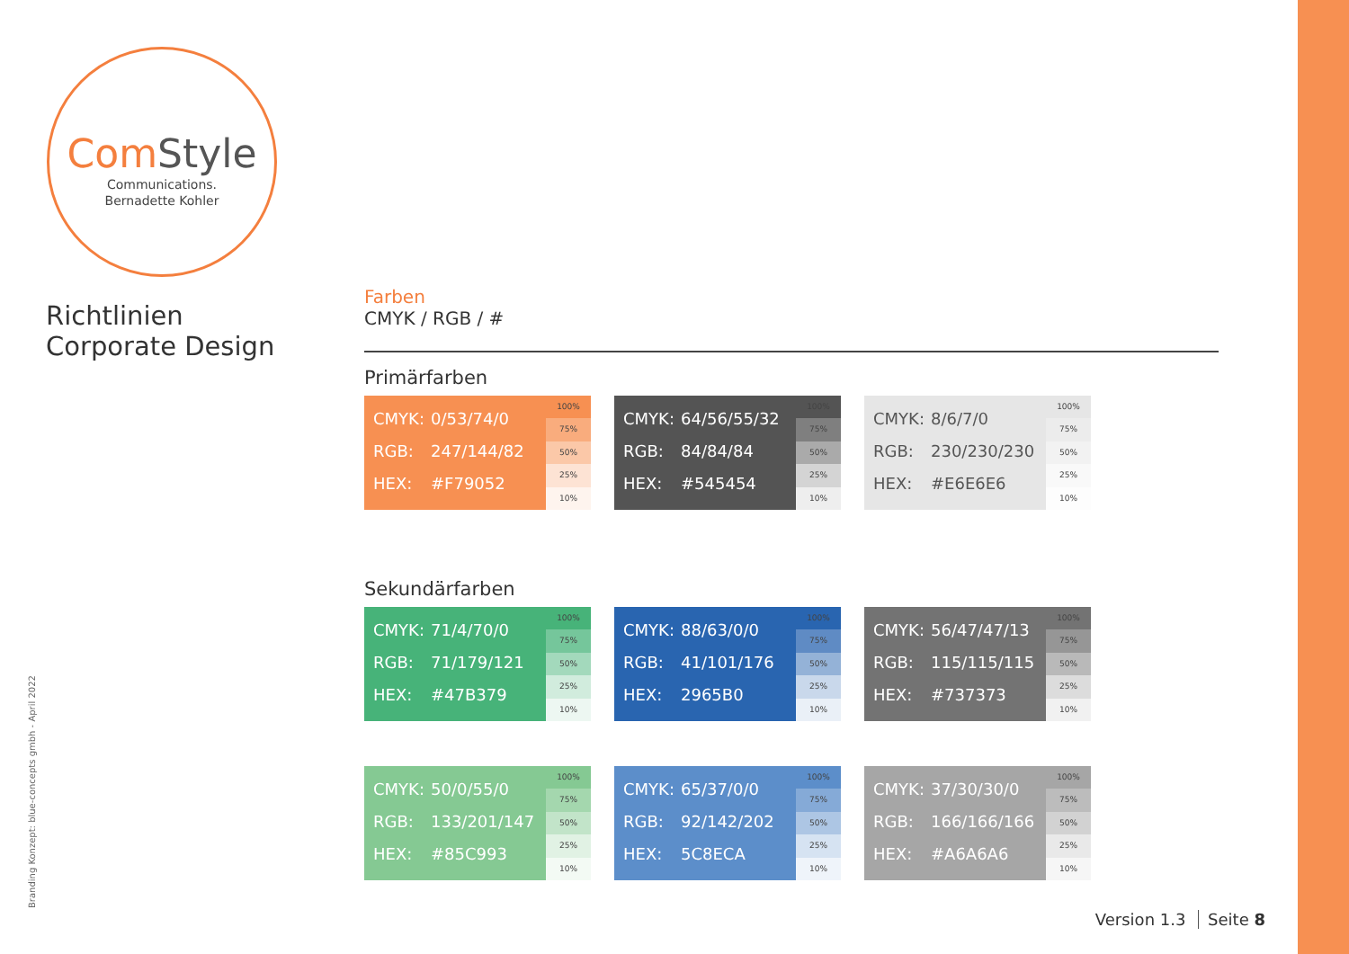ComStyle
Communications.
Bernadette Kohler
Richtlinien
Corporate Design
Branding Konzept: blue-concepts gmbh - April 2022
Farben
CMYK / RGB / #
Primärfarben
CMYK: 0/53/74/0
RGB: 247/144/82
HEX: #F79052
100%
75%
50%
25%
10%
CMYK: 64/56/55/32
RGB: 84/84/84
HEX: #545454
100%
75%
50%
25%
10%
CMYK: 8/6/7/0
RGB: 230/230/230
HEX: #E6E6E6
100%
75%
50%
25%
10%
Sekundärfarben
CMYK: 71/4/70/0
RGB: 71/179/121
HEX: #47B379
100%
75%
50%
25%
10%
CMYK: 88/63/0/0
RGB: 41/101/176
HEX: 2965B0
100%
75%
50%
25%
10%
CMYK: 56/47/47/13
RGB: 115/115/115
HEX: #737373
100%
75%
50%
25%
10%
CMYK: 50/0/55/0
RGB: 133/201/147
HEX: #85C993
100%
75%
50%
25%
10%
CMYK: 65/37/0/0
RGB: 92/142/202
HEX: 5C8ECA
100%
75%
50%
25%
10%
CMYK: 37/30/30/0
RGB: 166/166/166
HEX: #A6A6A6
100%
75%
50%
25%
10%
Version 1.3 Seite 8